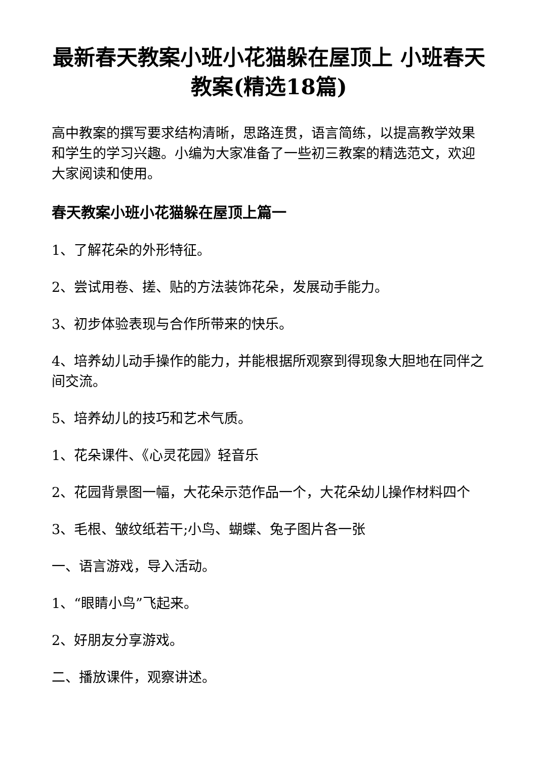最新春天教案小班小花猫躲在屋顶上 小班春天教案(精选18篇)
高中教案的撰写要求结构清晰，思路连贯，语言简练，以提高教学效果和学生的学习兴趣。小编为大家准备了一些初三教案的精选范文，欢迎大家阅读和使用。
春天教案小班小花猫躲在屋顶上篇一
1、了解花朵的外形特征。
2、尝试用卷、搓、贴的方法装饰花朵，发展动手能力。
3、初步体验表现与合作所带来的快乐。
4、培养幼儿动手操作的能力，并能根据所观察到得现象大胆地在同伴之间交流。
5、培养幼儿的技巧和艺术气质。
1、花朵课件、《心灵花园》轻音乐
2、花园背景图一幅，大花朵示范作品一个，大花朵幼儿操作材料四个
3、毛根、皱纹纸若干;小鸟、蝴蝶、兔子图片各一张
一、语言游戏，导入活动。
1、“眼睛小鸟”飞起来。
2、好朋友分享游戏。
二、播放课件，观察讲述。